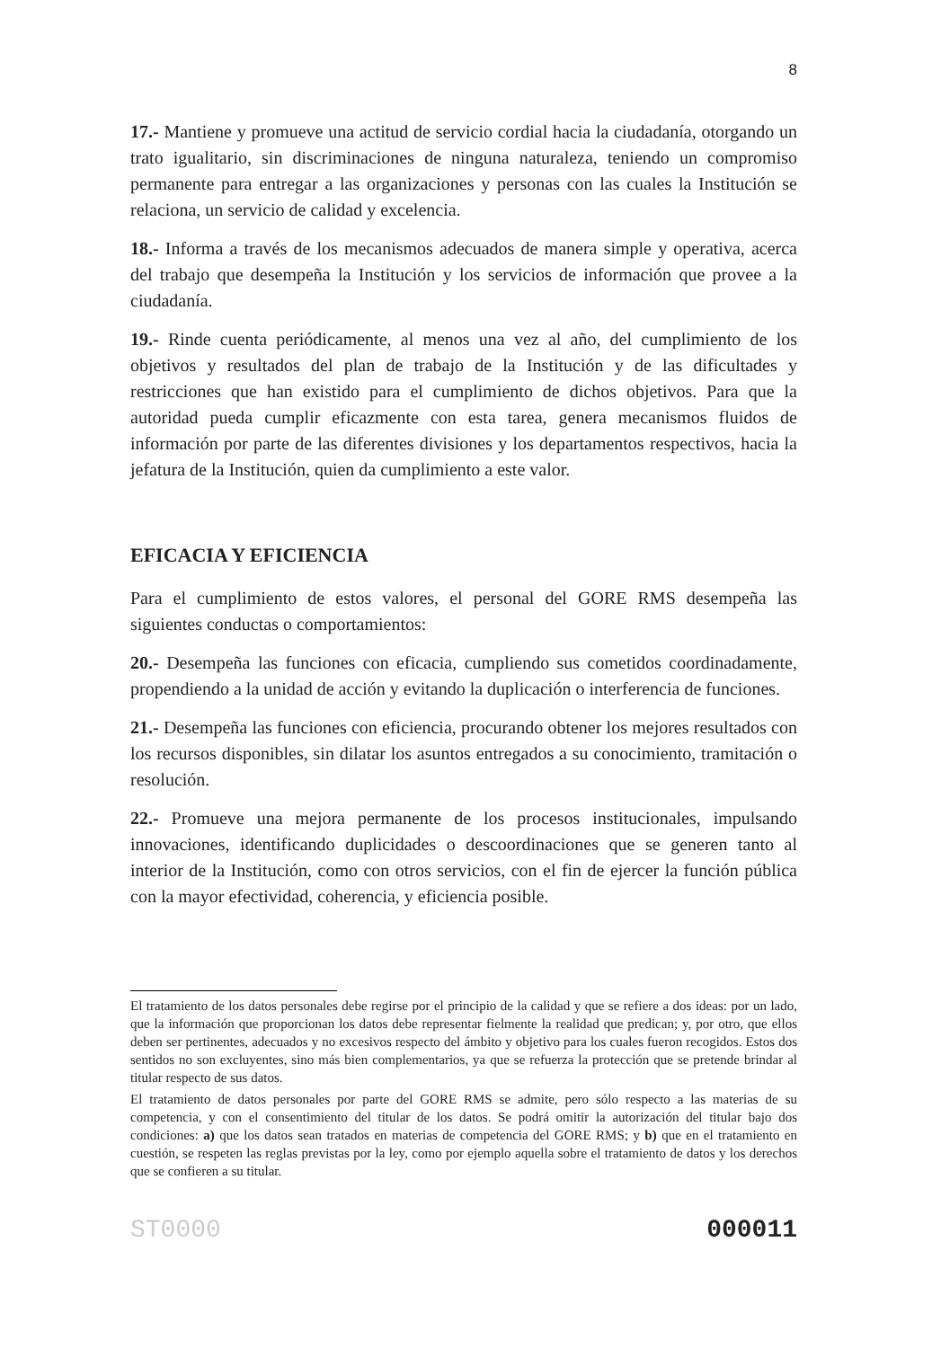8
17.- Mantiene y promueve una actitud de servicio cordial hacia la ciudadanía, otorgando un trato igualitario, sin discriminaciones de ninguna naturaleza, teniendo un compromiso permanente para entregar a las organizaciones y personas con las cuales la Institución se relaciona, un servicio de calidad y excelencia.
18.- Informa a través de los mecanismos adecuados de manera simple y operativa, acerca del trabajo que desempeña la Institución y los servicios de información que provee a la ciudadanía.
19.- Rinde cuenta periódicamente, al menos una vez al año, del cumplimiento de los objetivos y resultados del plan de trabajo de la Institución y de las dificultades y restricciones que han existido para el cumplimiento de dichos objetivos. Para que la autoridad pueda cumplir eficazmente con esta tarea, genera mecanismos fluidos de información por parte de las diferentes divisiones y los departamentos respectivos, hacia la jefatura de la Institución, quien da cumplimiento a este valor.
EFICACIA Y EFICIENCIA
Para el cumplimiento de estos valores, el personal del GORE RMS desempeña las siguientes conductas o comportamientos:
20.- Desempeña las funciones con eficacia, cumpliendo sus cometidos coordinadamente, propendiendo a la unidad de acción y evitando la duplicación o interferencia de funciones.
21.- Desempeña las funciones con eficiencia, procurando obtener los mejores resultados con los recursos disponibles, sin dilatar los asuntos entregados a su conocimiento, tramitación o resolución.
22.- Promueve una mejora permanente de los procesos institucionales, impulsando innovaciones, identificando duplicidades o descoordinaciones que se generen tanto al interior de la Institución, como con otros servicios, con el fin de ejercer la función pública con la mayor efectividad, coherencia, y eficiencia posible.
El tratamiento de los datos personales debe regirse por el principio de la calidad y que se refiere a dos ideas: por un lado, que la información que proporcionan los datos debe representar fielmente la realidad que predican; y, por otro, que ellos deben ser pertinentes, adecuados y no excesivos respecto del ámbito y objetivo para los cuales fueron recogidos. Estos dos sentidos no son excluyentes, sino más bien complementarios, ya que se refuerza la protección que se pretende brindar al titular respecto de sus datos.
El tratamiento de datos personales por parte del GORE RMS se admite, pero sólo respecto a las materias de su competencia, y con el consentimiento del titular de los datos. Se podrá omitir la autorización del titular bajo dos condiciones: a) que los datos sean tratados en materias de competencia del GORE RMS; y b) que en el tratamiento en cuestión, se respeten las reglas previstas por la ley, como por ejemplo aquella sobre el tratamiento de datos y los derechos que se confieren a su titular.
ST0000 000011